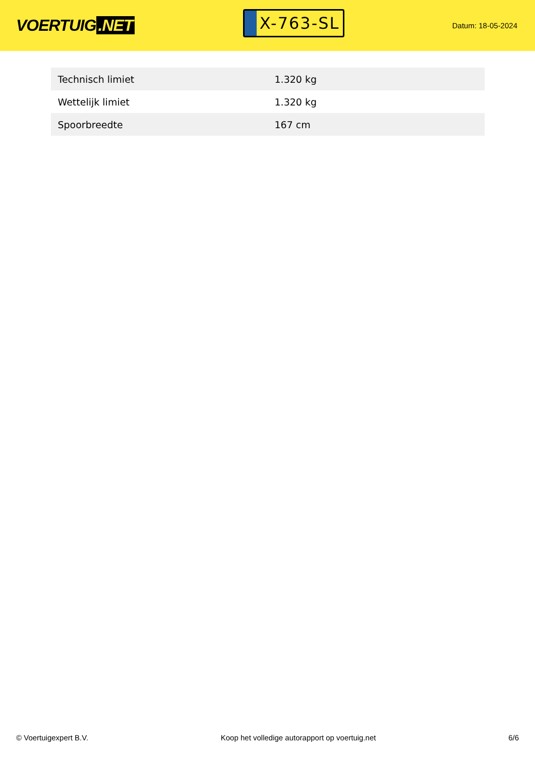VOERTUIG.NET
X-763-SL
Datum: 18-05-2024
| Technisch limiet | 1.320 kg |
| Wettelijk limiet | 1.320 kg |
| Spoorbreedte | 167 cm |
© Voertuigexpert B.V. Koop het volledige autorapport op voertuig.net 6/6